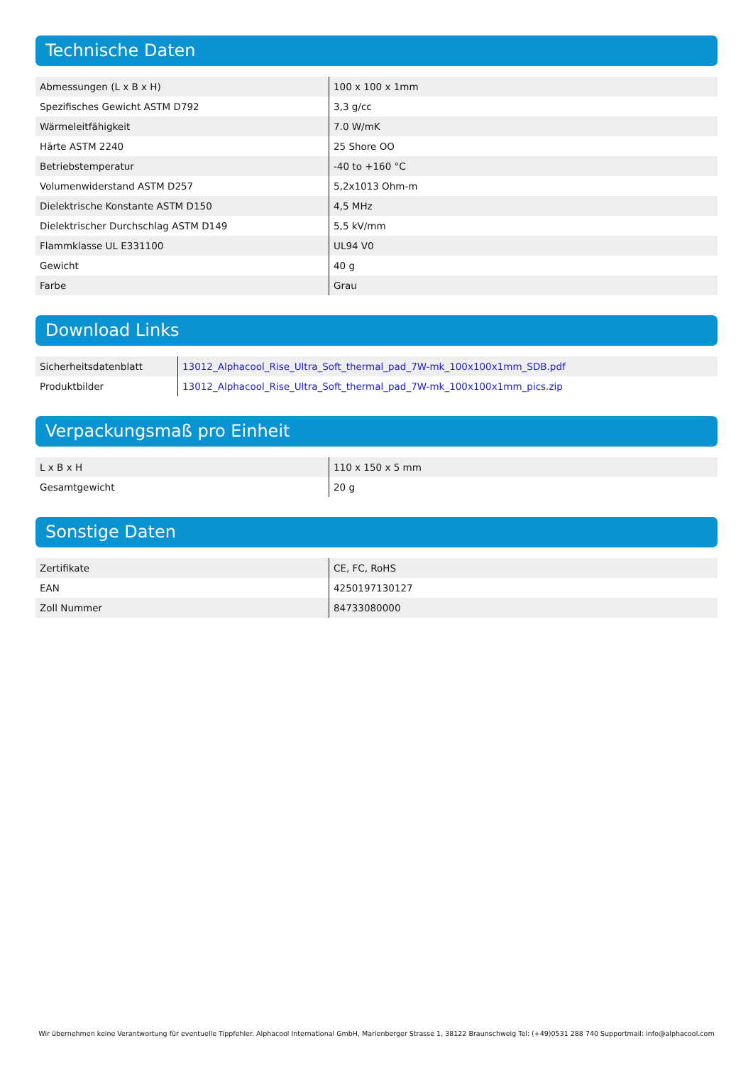Technische Daten
| Abmessungen (L x B x H) | 100 x 100 x 1mm |
| Spezifisches Gewicht ASTM D792 | 3,3 g/cc |
| Wärmeleitfähigkeit | 7.0 W/mK |
| Härte ASTM 2240 | 25 Shore OO |
| Betriebstemperatur | -40 to +160 °C |
| Volumenwiderstand ASTM D257 | 5,2x1013 Ohm-m |
| Dielektrische Konstante ASTM D150 | 4,5 MHz |
| Dielektrischer Durchschlag ASTM D149 | 5,5 kV/mm |
| Flammklasse UL E331100 | UL94 V0 |
| Gewicht | 40 g |
| Farbe | Grau |
Download Links
| Sicherheitsdatenblatt | 13012_Alphacool_Rise_Ultra_Soft_thermal_pad_7W-mk_100x100x1mm_SDB.pdf |
| Produktbilder | 13012_Alphacool_Rise_Ultra_Soft_thermal_pad_7W-mk_100x100x1mm_pics.zip |
Verpackungsmaß pro Einheit
| L x B x H | 110 x 150 x 5 mm |
| Gesamtgewicht | 20 g |
Sonstige Daten
| Zertifikate | CE, FC, RoHS |
| EAN | 4250197130127 |
| Zoll Nummer | 84733080000 |
Wir übernehmen keine Verantwortung für eventuelle Tippfehler. Alphacool International GmbH, Marienberger Strasse 1, 38122 Braunschweig Tel: (+49)0531 288 740 Supportmail: info@alphacool.com